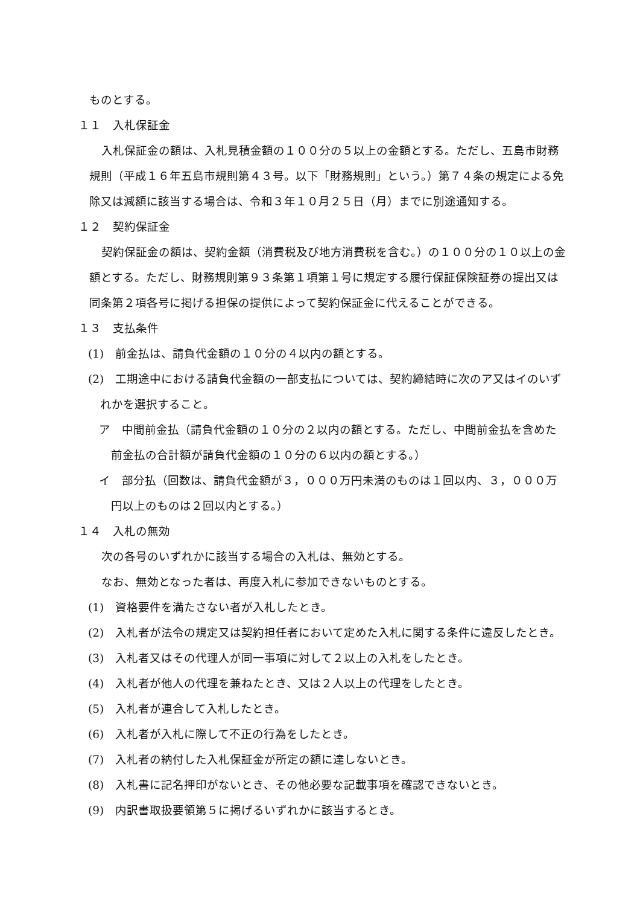ものとする。
１１　入札保証金
入札保証金の額は、入札見積金額の１００分の５以上の金額とする。ただし、五島市財務規則（平成１６年五島市規則第４３号。以下「財務規則」という。）第７４条の規定による免除又は減額に該当する場合は、令和３年１０月２５日（月）までに別途通知する。
１２　契約保証金
契約保証金の額は、契約金額（消費税及び地方消費税を含む。）の１００分の１０以上の金額とする。ただし、財務規則第９３条第１項第１号に規定する履行保証保険証券の提出又は同条第２項各号に掲げる担保の提供によって契約保証金に代えることができる。
１３　支払条件
(1)　前金払は、請負代金額の１０分の４以内の額とする。
(2)　工期途中における請負代金額の一部支払については、契約締結時に次のア又はイのいずれかを選択すること。
ア　中間前金払（請負代金額の１０分の２以内の額とする。ただし、中間前金払を含めた前金払の合計額が請負代金額の１０分の６以内の額とする。）
イ　部分払（回数は、請負代金額が３，０００万円未満のものは１回以内、３，０００万円以上のものは２回以内とする。）
１４　入札の無効
次の各号のいずれかに該当する場合の入札は、無効とする。
なお、無効となった者は、再度入札に参加できないものとする。
(1)　資格要件を満たさない者が入札したとき。
(2)　入札者が法令の規定又は契約担任者において定めた入札に関する条件に違反したとき。
(3)　入札者又はその代理人が同一事項に対して２以上の入札をしたとき。
(4)　入札者が他人の代理を兼ねたとき、又は２人以上の代理をしたとき。
(5)　入札者が連合して入札したとき。
(6)　入札者が入札に際して不正の行為をしたとき。
(7)　入札者の納付した入札保証金が所定の額に達しないとき。
(8)　入札書に記名押印がないとき、その他必要な記載事項を確認できないとき。
(9)　内訳書取扱要領第５に掲げるいずれかに該当するとき。